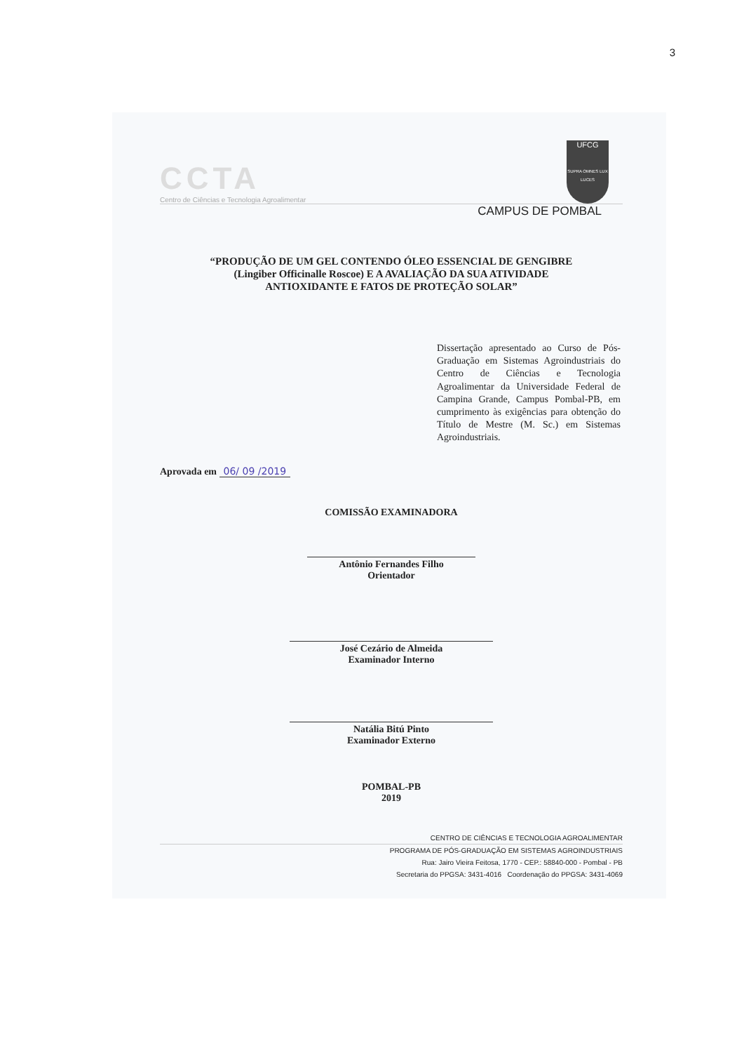3
CCTA
Centro de Ciências e Tecnologia Agroalimentar
UFCG
SUPRA OMNES LUX LUCES
CAMPUS DE POMBAL
“PRODUÇÃO DE UM GEL CONTENDO ÓLEO ESSENCIAL DE GENGIBRE
(Lingiber Officinalle Roscoe) E A AVALIAÇÃO DA SUA ATIVIDADE
ANTIOXIDANTE E FATOS DE PROTEÇÃO SOLAR”
Dissertação apresentado ao Curso de Pós-Graduação em Sistemas Agroindustriais do Centro de Ciências e Tecnologia Agroalimentar da Universidade Federal de Campina Grande, Campus Pombal-PB, em cumprimento às exigências para obtenção do Título de Mestre (M. Sc.) em Sistemas Agroindustriais.
Aprovada em 06/ 09 /2019
COMISSÃO EXAMINADORA
Antônio Fernandes Filho
Orientador
José Cezário de Almeida
Examinador Interno
Natália Bitú Pinto
Examinador Externo
POMBAL-PB
2019
CENTRO DE CIÊNCIAS E TECNOLOGIA AGROALIMENTAR
PROGRAMA DE PÓS-GRADUAÇÃO EM SISTEMAS AGROINDUSTRIAIS
Rua: Jairo Vieira Feitosa, 1770 - CEP.: 58840-000 - Pombal - PB
Secretaria do PPGSA: 3431-4016 Coordenação do PPGSA: 3431-4069